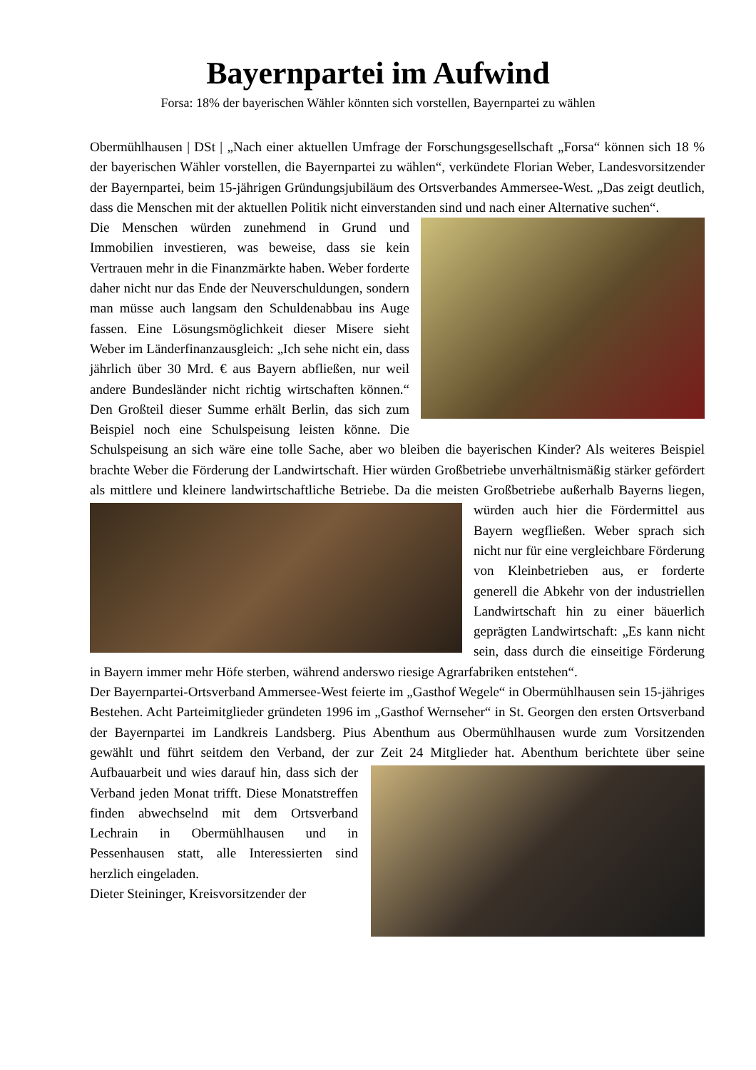Bayernpartei im Aufwind
Forsa: 18% der bayerischen Wähler könnten sich vorstellen, Bayernpartei zu wählen
Obermühlhausen | DSt | „Nach einer aktuellen Umfrage der Forschungsgesellschaft „Forsa“ können sich 18 % der bayerischen Wähler vorstellen, die Bayernpartei zu wählen“, verkündete Florian Weber, Landesvorsitzender der Bayernpartei, beim 15-jährigen Gründungsjubiläum des Ortsverbandes Ammersee-West. „Das zeigt deutlich, dass die Menschen mit der aktuellen Politik nicht einverstanden sind und nach einer Alternative suchen“.
Die Menschen würden zunehmend in Grund und Immobilien investieren, was beweise, dass sie kein Vertrauen mehr in die Finanzmärkte haben. Weber forderte daher nicht nur das Ende der Neuverschuldungen, sondern man müsse auch langsam den Schuldenabbau ins Auge fassen. Eine Lösungsmöglichkeit dieser Misere sieht Weber im Länderfinanzausgleich: „Ich sehe nicht ein, dass jährlich über 30 Mrd. € aus Bayern abfließen, nur weil andere Bundesländer nicht richtig wirtschaften können.“ Den Großteil dieser Summe erhält Berlin, das sich zum Beispiel noch eine Schulspeisung leisten könne. Die Schulspeisung an sich wäre eine tolle Sache, aber wo bleiben die bayerischen Kinder? Als weiteres Beispiel brachte Weber die Förderung der Landwirtschaft. Hier würden Großbetriebe unverhältnismäßig stärker gefördert als mittlere und kleinere landwirtschaftliche Betriebe. Da die meisten Großbetriebe außerhalb Bayerns liegen, würden auch hier die Fördermittel aus Bayern wegfließen. Weber sprach sich nicht nur für eine vergleichbare Förderung von Kleinbetrieben aus, er forderte generell die Abkehr von der industriellen Landwirtschaft hin zu einer bäuerlich geprägten Landwirtschaft: „Es kann nicht sein, dass durch die einseitige Förderung in Bayern immer mehr Höfe sterben, während anderswo riesige Agrarfabriken entstehen“.
Der Bayernpartei-Ortsverband Ammersee-West feierte im „Gasthof Wegele“ in Obermühlhausen sein 15-jähriges Bestehen. Acht Parteimitglieder gründeten 1996 im „Gasthof Wernseher“ in St. Georgen den ersten Ortsverband der Bayernpartei im Landkreis Landsberg. Pius Abenthum aus Obermühlhausen wurde zum Vorsitzenden gewählt und führt seitdem den Verband, der zur Zeit 24 Mitglieder hat. Abenthum berichtete über seine Aufbauarbeit und wies darauf hin, dass sich der Verband jeden Monat trifft. Diese Monatstreffen finden abwechselnd mit dem Ortsverband Lechrain in Obermühlhausen und in Pessenhausen statt, alle Interessierten sind herzlich eingeladen.
Dieter Steininger, Kreisvorsitzender der